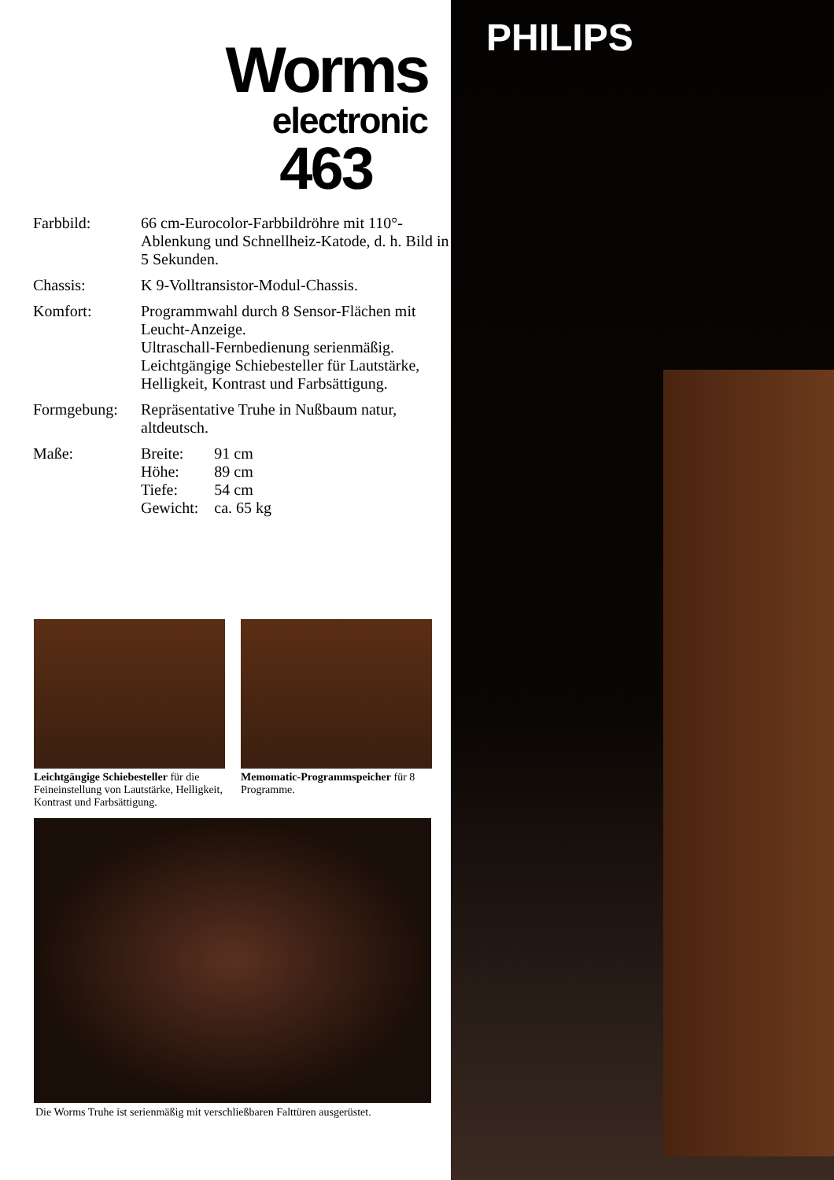Worms
electronic
463
Farbbild: 66 cm-Eurocolor-Farbbildröhre mit 110°-Ablenkung und Schnellheiz-Katode, d. h. Bild in 5 Sekunden.
Chassis: K 9-Volltransistor-Modul-Chassis.
Komfort: Programmwahl durch 8 Sensor-Flächen mit Leucht-Anzeige.
Ultraschall-Fernbedienung serienmäßig.
Leichtgängige Schiebesteller für Lautstärke, Helligkeit, Kontrast und Farbsättigung.
Formgebung: Repräsentative Truhe in Nußbaum natur, altdeutsch.
Maße:
| Breite: | 91 cm |
| Höhe: | 89 cm |
| Tiefe: | 54 cm |
| Gewicht: | ca. 65 kg |
Leichtgängige Schiebesteller für die Feineinstellung von Lautstärke, Helligkeit, Kontrast und Farbsättigung.
Memomatic-Programmspeicher für 8 Programme.
Die Worms Truhe ist serienmäßig mit verschließbaren Falttüren ausgerüstet.
PHILIPS